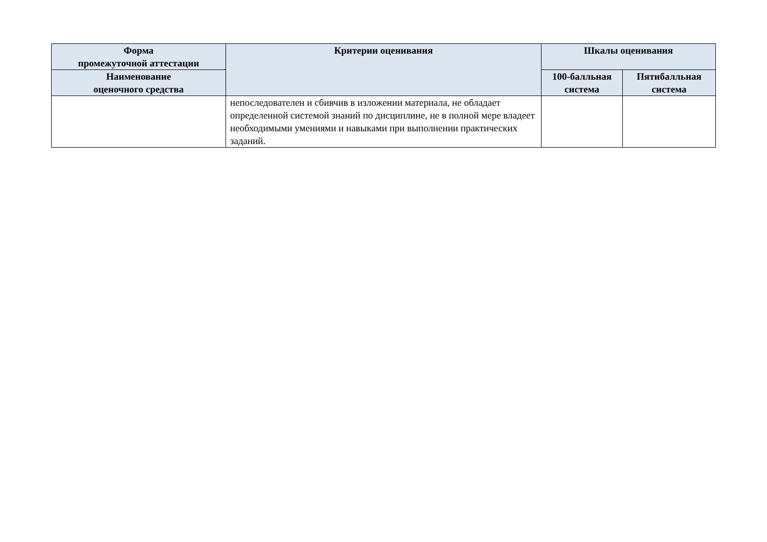| Форма промежуточной аттестации | Критерии оценивания | Шкалы оценивания | |
| --- | --- | --- | --- |
| Наименование оценочного средства | | 100-балльная система | Пятибалльная система |
| | непоследователен и сбивчив в изложении материала, не обладает определенной системой знаний по дисциплине, не в полной мере владеет необходимыми умениями и навыками при выполнении практических заданий. | | |